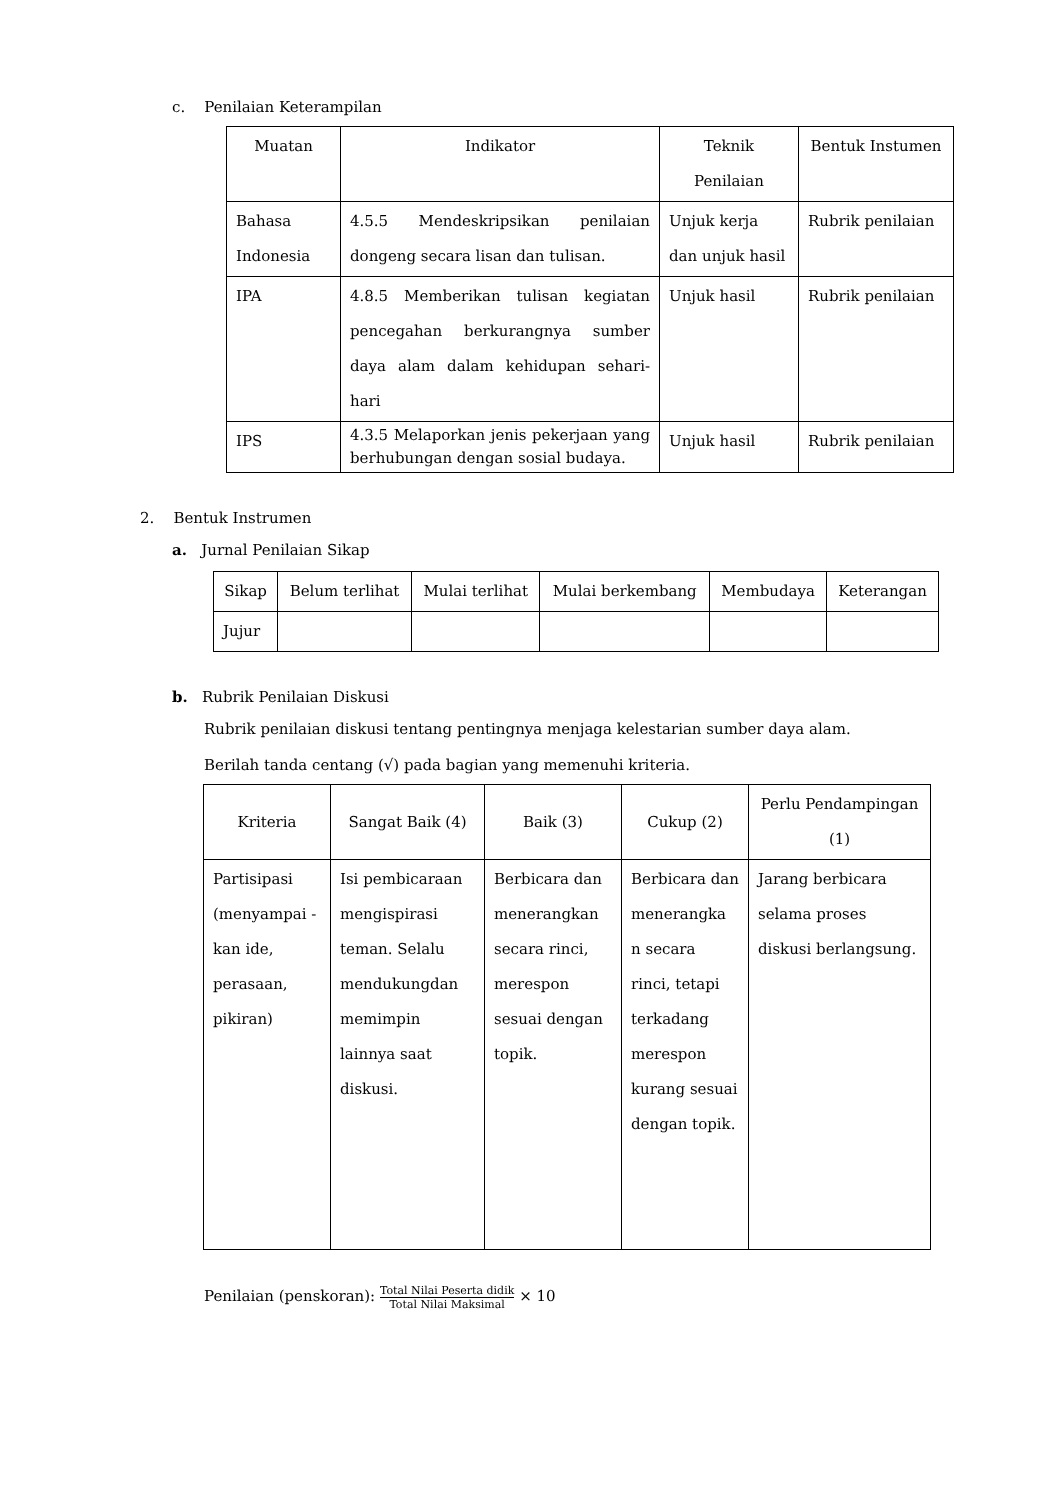c. Penilaian Keterampilan
| Muatan | Indikator | Teknik Penilaian | Bentuk Instumen |
| --- | --- | --- | --- |
| Bahasa Indonesia | 4.5.5 Mendeskripsikan penilaian dongeng secara lisan dan tulisan. | Unjuk kerja dan unjuk hasil | Rubrik penilaian |
| IPA | 4.8.5 Memberikan tulisan kegiatan pencegahan berkurangnya sumber daya alam dalam kehidupan sehari-hari | Unjuk hasil | Rubrik penilaian |
| IPS | 4.3.5 Melaporkan jenis pekerjaan yang berhubungan dengan sosial budaya. | Unjuk hasil | Rubrik penilaian |
2. Bentuk Instrumen
a. Jurnal Penilaian Sikap
| Sikap | Belum terlihat | Mulai terlihat | Mulai berkembang | Membudaya | Keterangan |
| --- | --- | --- | --- | --- | --- |
| Jujur | | | | | |
b. Rubrik Penilaian Diskusi
Rubrik penilaian diskusi tentang pentingnya menjaga kelestarian sumber daya alam.
Berilah tanda centang (√) pada bagian yang memenuhi kriteria.
| Kriteria | Sangat Baik (4) | Baik (3) | Cukup (2) | Perlu Pendampingan (1) |
| --- | --- | --- | --- | --- |
| Partisipasi (menyampai -kan ide, perasaan, pikiran) | Isi pembicaraan mengispirasi teman. Selalu mendukungdan memimpin lainnya saat diskusi. | Berbicara dan menerangkan secara rinci, merespon sesuai dengan topik. | Berbicara dan menerangka n secara rinci, tetapi terkadang merespon kurang sesuai dengan topik. | Jarang berbicara selama proses diskusi berlangsung. |
Penilaian (penskoran): Total Nilai Peserta didik Total Nilai Maksimal × 10